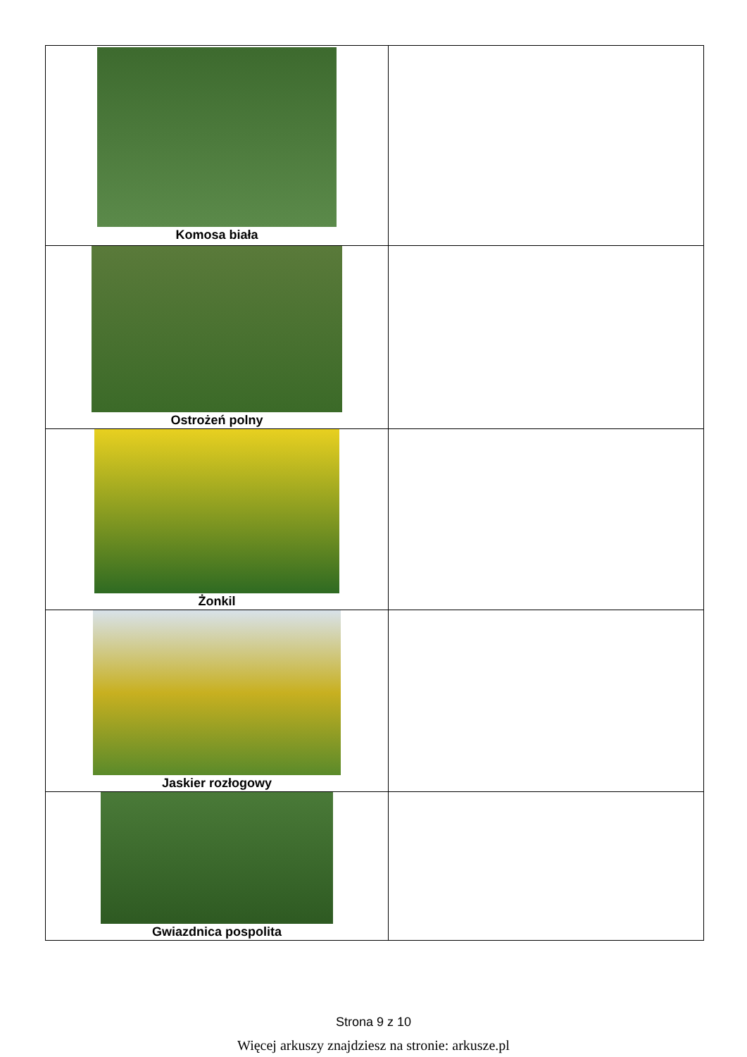| Komosa biała | |
| Ostrożeń polny | |
| Żonkil | |
| Jaskier rozłogowy | |
| Gwiazdnica pospolita | |
Strona 9 z 10
Więcej arkuszy znajdziesz na stronie: arkusze.pl